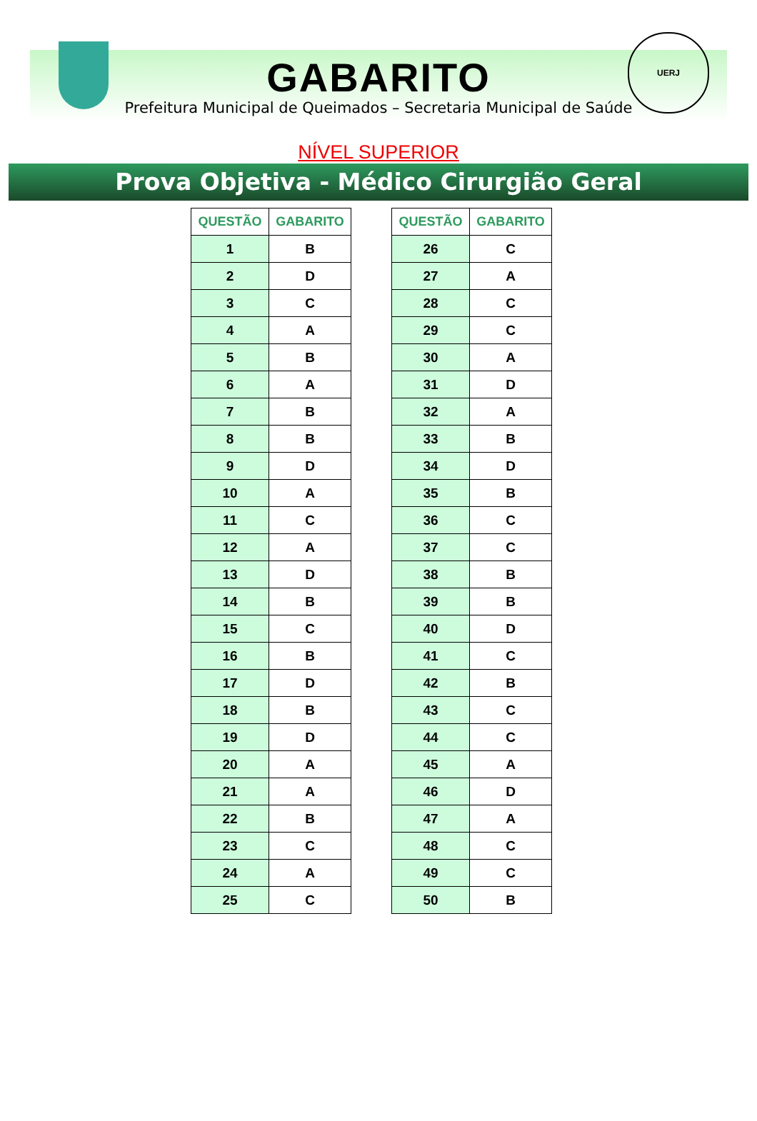UERJ
GABARITO
Prefeitura Municipal de Queimados – Secretaria Municipal de Saúde
NÍVEL SUPERIOR
Prova Objetiva - Médico Cirurgião Geral
| QUESTÃO | GABARITO |
| --- | --- |
| 1 | B |
| 2 | D |
| 3 | C |
| 4 | A |
| 5 | B |
| 6 | A |
| 7 | B |
| 8 | B |
| 9 | D |
| 10 | A |
| 11 | C |
| 12 | A |
| 13 | D |
| 14 | B |
| 15 | C |
| 16 | B |
| 17 | D |
| 18 | B |
| 19 | D |
| 20 | A |
| 21 | A |
| 22 | B |
| 23 | C |
| 24 | A |
| 25 | C |
| QUESTÃO | GABARITO |
| --- | --- |
| 26 | C |
| 27 | A |
| 28 | C |
| 29 | C |
| 30 | A |
| 31 | D |
| 32 | A |
| 33 | B |
| 34 | D |
| 35 | B |
| 36 | C |
| 37 | C |
| 38 | B |
| 39 | B |
| 40 | D |
| 41 | C |
| 42 | B |
| 43 | C |
| 44 | C |
| 45 | A |
| 46 | D |
| 47 | A |
| 48 | C |
| 49 | C |
| 50 | B |